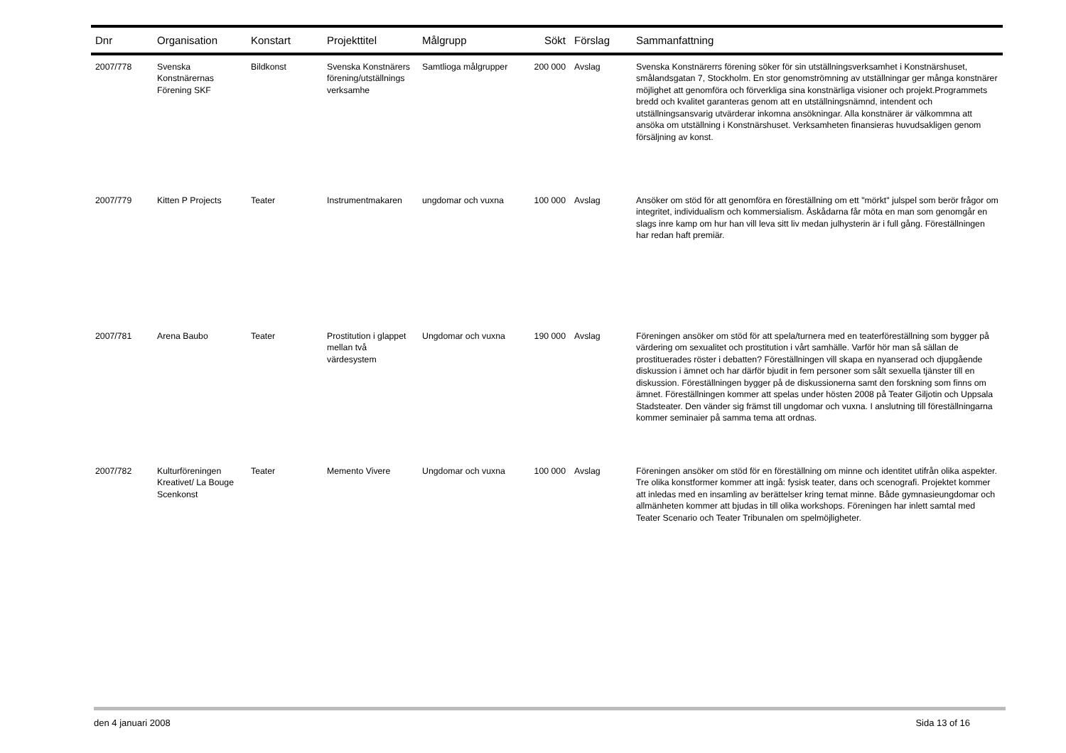| Dnr | Organisation | Konstart | Projekttitel | Målgrupp | Sökt | Förslag | Sammanfattning |
| --- | --- | --- | --- | --- | --- | --- | --- |
| 2007/778 | Svenska Konstnärernas Förening SKF | Bildkonst | Svenska Konstnärers förening/utställnings verksamhe | Samtlioga målgrupper | 200 000 | Avslag | Svenska Konstnärerrs förening söker för sin utställningsverksamhet i Konstnärshuset, smålandsgatan 7, Stockholm. En stor genomströmning av utställningar ger många konstnärer möjlighet att genomföra och förverkliga sina konstnärliga visioner och projekt.Programmets bredd och kvalitet garanteras genom att en utställningsnämnd, intendent och utställningsansvarig utvärderar inkomna ansökningar. Alla konstnärer är välkommna att ansöka om utställning i Konstnärshuset. Verksamheten finansieras huvudsakligen genom försäljning av konst. |
| 2007/779 | Kitten P Projects | Teater | Instrumentmakaren | ungdomar och vuxna | 100 000 | Avslag | Ansöker om stöd för att genomföra en föreställning om ett "mörkt" julspel som berör frågor om integritet, individualism och kommersialism. Åskådarna får möta en man som genomgår en slags inre kamp om hur han vill leva sitt liv medan julhysterin är i full gång. Föreställningen har redan haft premiär. |
| 2007/781 | Arena Baubo | Teater | Prostitution i glappet mellan två värdesystem | Ungdomar och vuxna | 190 000 | Avslag | Föreningen ansöker om stöd för att spela/turnera med en teaterföreställning som bygger på värdering om sexualitet och prostitution i vårt samhälle. Varför hör man så sällan de prostituerades röster i debatten? Föreställningen vill skapa en nyanserad och djupgående diskussion i ämnet och har därför bjudit in fem personer som sålt sexuella tjänster till en diskussion. Föreställningen bygger på de diskussionerna samt den forskning som finns om ämnet. Föreställningen kommer att spelas under hösten 2008 på Teater Giljotin och Uppsala Stadsteater. Den vänder sig främst till ungdomar och vuxna. I anslutning till föreställningarna kommer seminaier på samma tema att ordnas. |
| 2007/782 | Kulturföreningen Kreativet/ La Bouge Scenkonst | Teater | Memento Vivere | Ungdomar och vuxna | 100 000 | Avslag | Föreningen ansöker om stöd för en föreställning om minne och identitet utifrån olika aspekter. Tre olika konstformer kommer att ingå: fysisk teater, dans och scenografi. Projektet kommer att inledas med en insamling av berättelser kring temat minne. Både gymnasieungdomar och allmänheten kommer att bjudas in till olika workshops. Föreningen har inlett samtal med Teater Scenario och Teater Tribunalen om spelmöjligheter. |
den 4 januari 2008 Sida 13 of 16